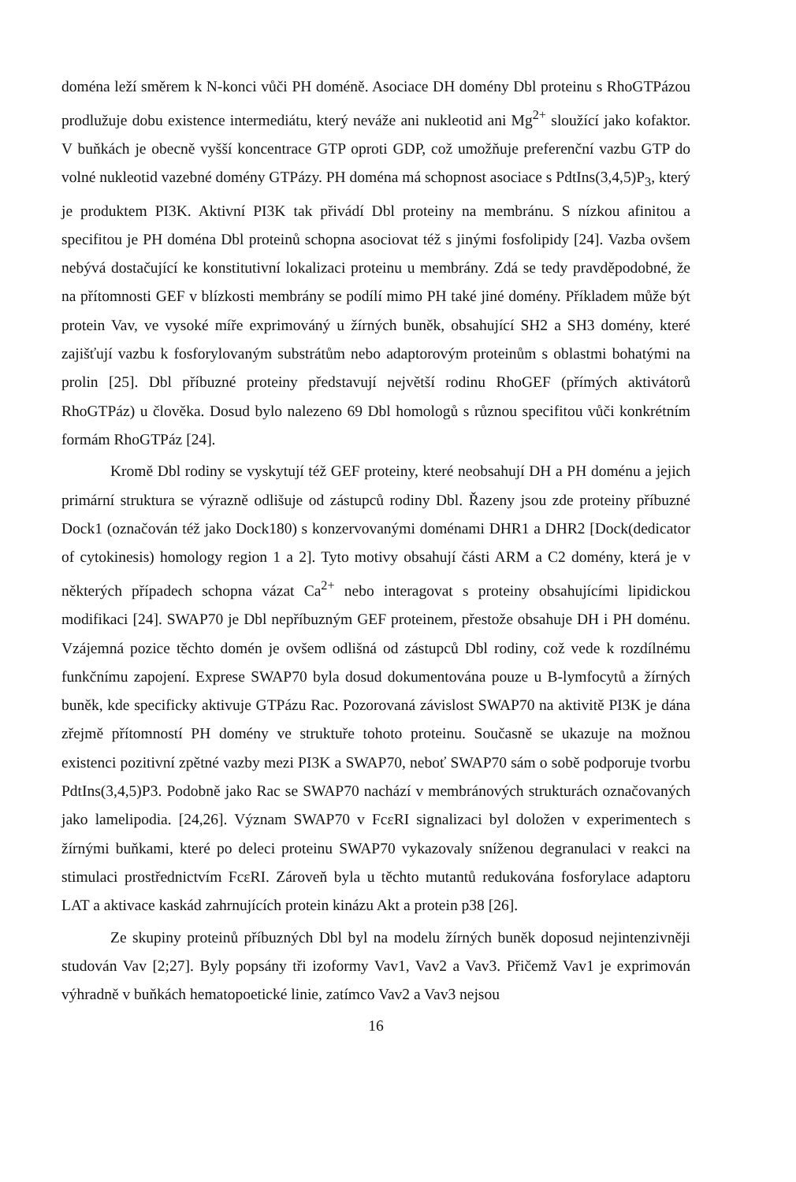doména leží směrem k N-konci vůči PH doméně. Asociace DH domény Dbl proteinu s RhoGTPázou prodlužuje dobu existence intermediátu, který neváže ani nukleotid ani Mg<sup>2+</sup> sloužící jako kofaktor. V buňkách je obecně vyšší koncentrace GTP oproti GDP, což umožňuje preferenční vazbu GTP do volné nukleotid vazebné domény GTPázy. PH doména má schopnost asociace s PdtIns(3,4,5)P<sub>3</sub>, který je produktem PI3K. Aktivní PI3K tak přivádí Dbl proteiny na membránu. S nízkou afinitou a specifitou je PH doména Dbl proteinů schopna asociovat též s jinými fosfolipidy [24]. Vazba ovšem nebývá dostačující ke konstitutivní lokalizaci proteinu u membrány. Zdá se tedy pravděpodobné, že na přítomnosti GEF v blízkosti membrány se podílí mimo PH také jiné domény. Příkladem může být protein Vav, ve vysoké míře exprimováný u žírných buněk, obsahující SH2 a SH3 domény, které zajišťují vazbu k fosforylovaným substrátům nebo adaptorovým proteinům s oblastmi bohatými na prolin [25]. Dbl příbuzné proteiny představují největší rodinu RhoGEF (přímých aktivátorů RhoGTPáz) u člověka. Dosud bylo nalezeno 69 Dbl homologů s různou specifitou vůči konkrétním formám RhoGTPáz [24].
Kromě Dbl rodiny se vyskytují též GEF proteiny, které neobsahují DH a PH doménu a jejich primární struktura se výrazně odlišuje od zástupců rodiny Dbl. Řazeny jsou zde proteiny příbuzné Dock1 (označován též jako Dock180) s konzervovanými doménami DHR1 a DHR2 [Dock(dedicator of cytokinesis) homology region 1 a 2]. Tyto motivy obsahují části ARM a C2 domény, která je v některých případech schopna vázat Ca<sup>2+</sup> nebo interagovat s proteiny obsahujícími lipidickou modifikaci [24]. SWAP70 je Dbl nepříbuzným GEF proteinem, přestože obsahuje DH i PH doménu. Vzájemná pozice těchto domén je ovšem odlišná od zástupců Dbl rodiny, což vede k rozdílnému funkčnímu zapojení. Exprese SWAP70 byla dosud dokumentována pouze u B-lymfocytů a žírných buněk, kde specificky aktivuje GTPázu Rac. Pozorovaná závislost SWAP70 na aktivitě PI3K je dána zřejmě přítomností PH domény ve struktuře tohoto proteinu. Současně se ukazuje na možnou existenci pozitivní zpětné vazby mezi PI3K a SWAP70, neboť SWAP70 sám o sobě podporuje tvorbu PdtIns(3,4,5)P3. Podobně jako Rac se SWAP70 nachází v membránových strukturách označovaných jako lamelipodia. [24,26]. Význam SWAP70 v FcεRI signalizaci byl doložen v experimentech s žírnými buňkami, které po deleci proteinu SWAP70 vykazovaly sníženou degranulaci v reakci na stimulaci prostřednictvím FcεRI. Zároveň byla u těchto mutantů redukována fosforylace adaptoru LAT a aktivace kaskád zahrnujících protein kinázu Akt a protein p38 [26].
Ze skupiny proteinů příbuzných Dbl byl na modelu žírných buněk doposud nejintenzivněji studován Vav [2;27]. Byly popsány tři izoformy Vav1, Vav2 a Vav3. Přičemž Vav1 je exprimován výhradně v buňkách hematopoetické linie, zatímco Vav2 a Vav3 nejsou
16